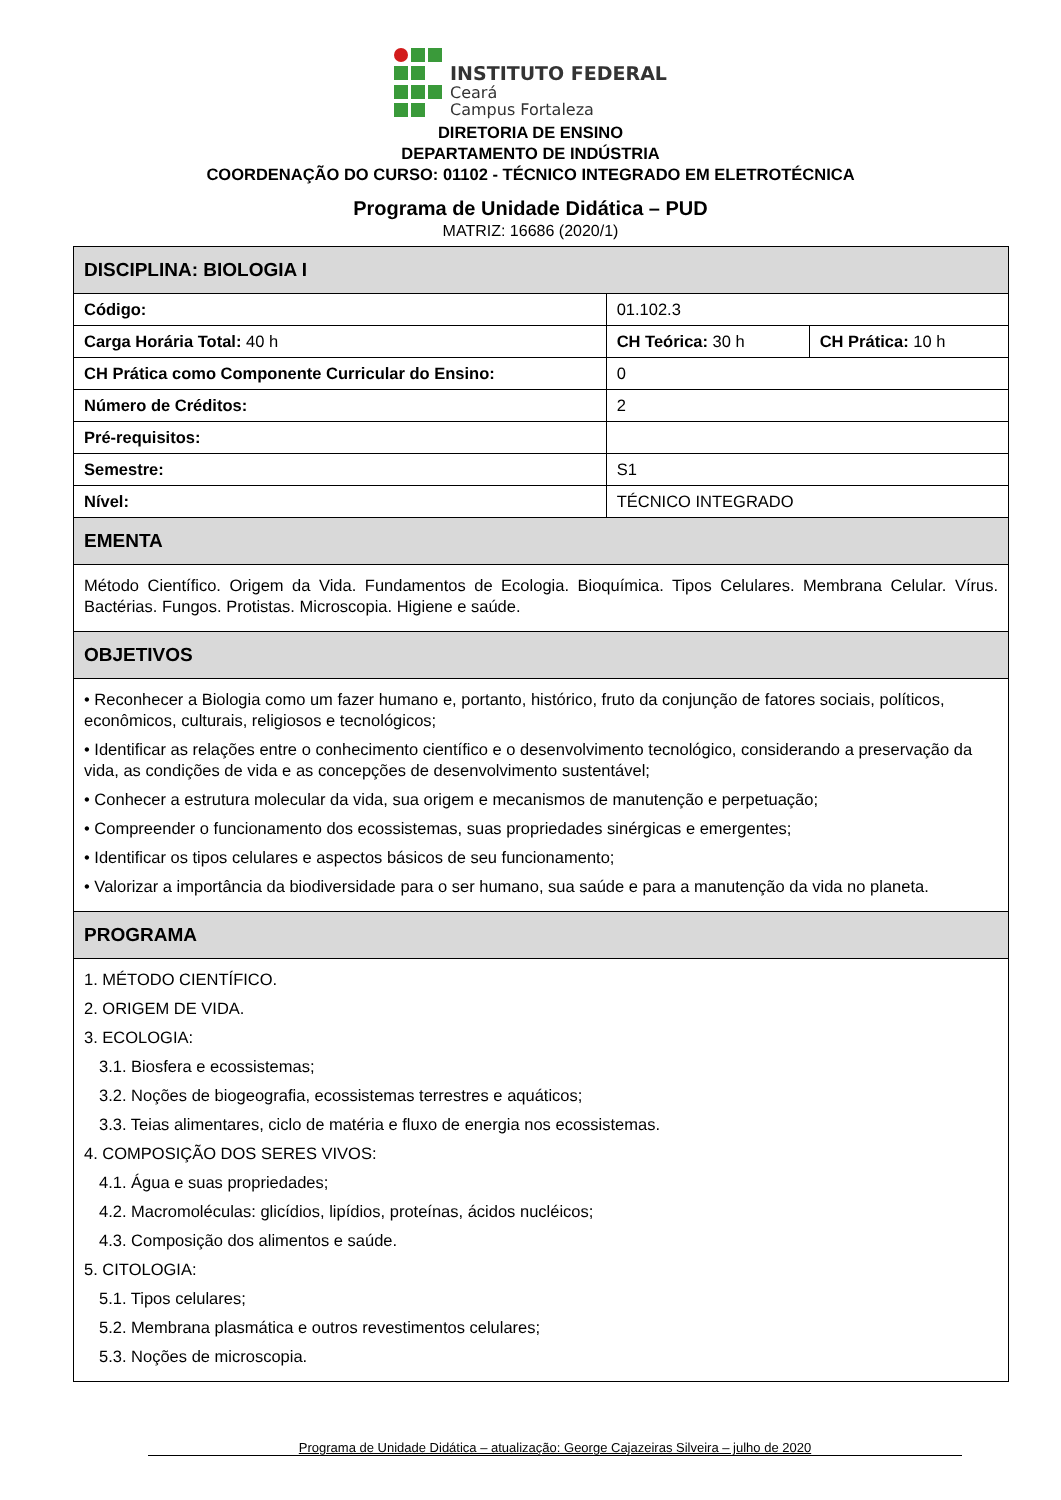INSTITUTO FEDERAL
Ceará
Campus Fortaleza
DIRETORIA DE ENSINO
DEPARTAMENTO DE INDÚSTRIA
COORDENAÇÃO DO CURSO: 01102 - TÉCNICO INTEGRADO EM ELETROTÉCNICA
Programa de Unidade Didática – PUD
MATRIZ: 16686 (2020/1)
| DISCIPLINA: BIOLOGIA I | | |
| --- | --- | --- |
| Código: | 01.102.3 | |
| Carga Horária Total: 40 h | CH Teórica: 30 h | CH Prática: 10 h |
| CH Prática como Componente Curricular do Ensino: | 0 | |
| Número de Créditos: | 2 | |
| Pré-requisitos: | | |
| Semestre: | S1 | |
| Nível: | TÉCNICO INTEGRADO | |
| EMENTA | | |
| Método Científico. Origem da Vida. Fundamentos de Ecologia. Bioquímica. Tipos Celulares. Membrana Celular. Vírus. Bactérias. Fungos. Protistas. Microscopia. Higiene e saúde. | | |
| OBJETIVOS | | |
| • Reconhecer a Biologia como um fazer humano e, portanto, histórico, fruto da conjunção de fatores sociais, políticos, econômicos, culturais, religiosos e tecnológicos; • Identificar as relações entre o conhecimento científico e o desenvolvimento tecnológico, considerando a preservação da vida, as condições de vida e as concepções de desenvolvimento sustentável; • Conhecer a estrutura molecular da vida, sua origem e mecanismos de manutenção e perpetuação; • Compreender o funcionamento dos ecossistemas, suas propriedades sinérgicas e emergentes; • Identificar os tipos celulares e aspectos básicos de seu funcionamento; • Valorizar a importância da biodiversidade para o ser humano, sua saúde e para a manutenção da vida no planeta. | | |
| PROGRAMA | | |
| 1. MÉTODO CIENTÍFICO. 2. ORIGEM DE VIDA. 3. ECOLOGIA: 3.1. Biosfera e ecossistemas; 3.2. Noções de biogeografia, ecossistemas terrestres e aquáticos; 3.3. Teias alimentares, ciclo de matéria e fluxo de energia nos ecossistemas. 4. COMPOSIÇÃO DOS SERES VIVOS: 4.1. Água e suas propriedades; 4.2. Macromoléculas: glicídios, lipídios, proteínas, ácidos nucléicos; 4.3. Composição dos alimentos e saúde. 5. CITOLOGIA: 5.1. Tipos celulares; 5.2. Membrana plasmática e outros revestimentos celulares; 5.3. Noções de microscopia. | | |
Programa de Unidade Didática – atualização: George Cajazeiras Silveira – julho de 2020